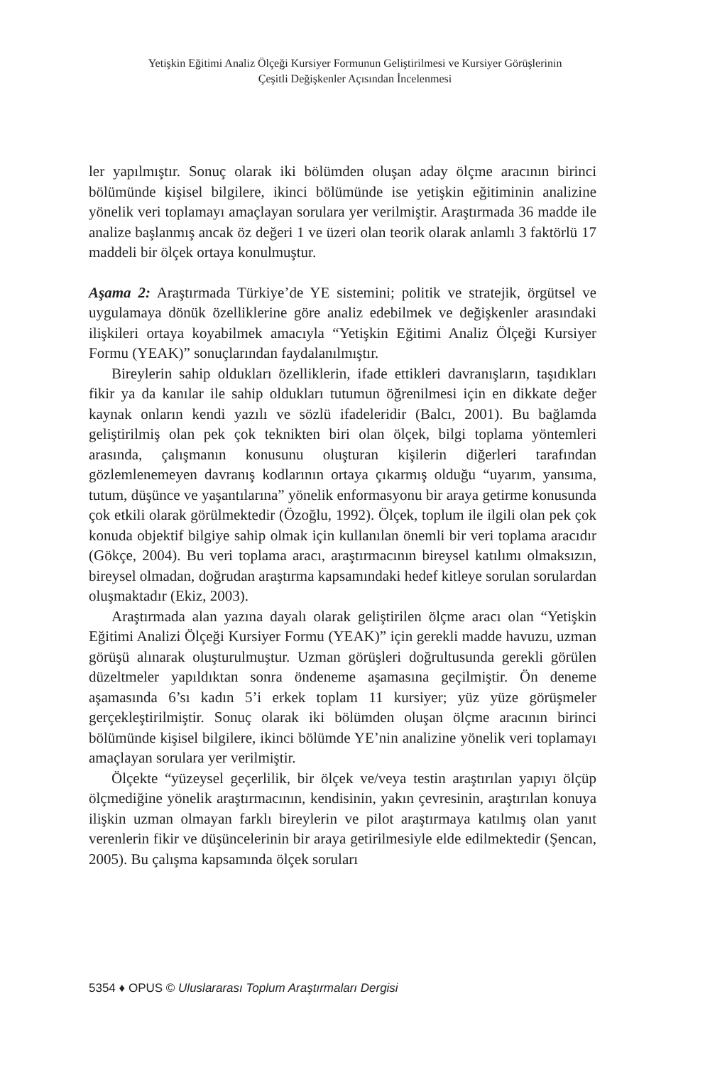Yetişkin Eğitimi Analiz Ölçeği Kursiyer Formunun Geliştirilmesi ve Kursiyer Görüşlerinin
Çeşitli Değişkenler Açısından İncelenmesi
ler yapılmıştır. Sonuç olarak iki bölümden oluşan aday ölçme aracının birinci bölümünde kişisel bilgilere, ikinci bölümünde ise yetişkin eğitiminin analizine yönelik veri toplamayı amaçlayan sorulara yer verilmiştir. Araştırmada 36 madde ile analize başlanmış ancak öz değeri 1 ve üzeri olan teorik olarak anlamlı 3 faktörlü 17 maddeli bir ölçek ortaya konulmuştur.
Aşama 2: Araştırmada Türkiye’de YE sistemini; politik ve stratejik, örgütsel ve uygulamaya dönük özelliklerine göre analiz edebilmek ve değişkenler arasındaki ilişkileri ortaya koyabilmek amacıyla “Yetişkin Eğitimi Analiz Ölçeği Kursiyer Formu (YEAK)” sonuçlarından faydalanılmıştır.
Bireylerin sahip oldukları özelliklerin, ifade ettikleri davranışların, taşıdıkları fikir ya da kanılar ile sahip oldukları tutumun öğrenilmesi için en dikkate değer kaynak onların kendi yazılı ve sözlü ifadeleridir (Balcı, 2001). Bu bağlamda geliştirilmiş olan pek çok teknikten biri olan ölçek, bilgi toplama yöntemleri arasında, çalışmanın konusunu oluşturan kişilerin diğerleri tarafından gözlemlenemeyen davranış kodlarının ortaya çıkarmış olduğu “uyarım, yansıma, tutum, düşünce ve yaşantılarına” yönelik enformasyonu bir araya getirme konusunda çok etkili olarak görülmektedir (Özoğlu, 1992). Ölçek, toplum ile ilgili olan pek çok konuda objektif bilgiye sahip olmak için kullanılan önemli bir veri toplama aracıdır (Gökçe, 2004). Bu veri toplama aracı, araştırmacının bireysel katılımı olmaksızın, bireysel olmadan, doğrudan araştırma kapsamındaki hedef kitleye sorulan sorulardan oluşmaktadır (Ekiz, 2003).
Araştırmada alan yazına dayalı olarak geliştirilen ölçme aracı olan “Yetişkin Eğitimi Analizi Ölçeği Kursiyer Formu (YEAK)” için gerekli madde havuzu, uzman görüşü alınarak oluşturulmuştur. Uzman görüşleri doğrultusunda gerekli görülen düzeltmeler yapıldıktan sonra öndeneme aşamasına geçilmiştir. Ön deneme aşamasında 6’sı kadın 5’i erkek toplam 11 kursiyer; yüz yüze görüşmeler gerçekleştirilmiştir. Sonuç olarak iki bölümden oluşan ölçme aracının birinci bölümünde kişisel bilgilere, ikinci bölümde YE’nin analizine yönelik veri toplamayı amaçlayan sorulara yer verilmiştir.
Ölçekte “yüzeysel geçerlilik, bir ölçek ve/veya testin araştırılan yapıyı ölçüp ölçmediğine yönelik araştırmacının, kendisinin, yakın çevresinin, araştırılan konuya ilişkin uzman olmayan farklı bireylerin ve pilot araştırmaya katılmış olan yanıt verenlerin fikir ve düşüncelerinin bir araya getirilmesiyle elde edilmektedir (Şencan, 2005). Bu çalışma kapsamında ölçek soruları
5354 ♦ OPUS © Uluslararası Toplum Araştırmaları Dergisi